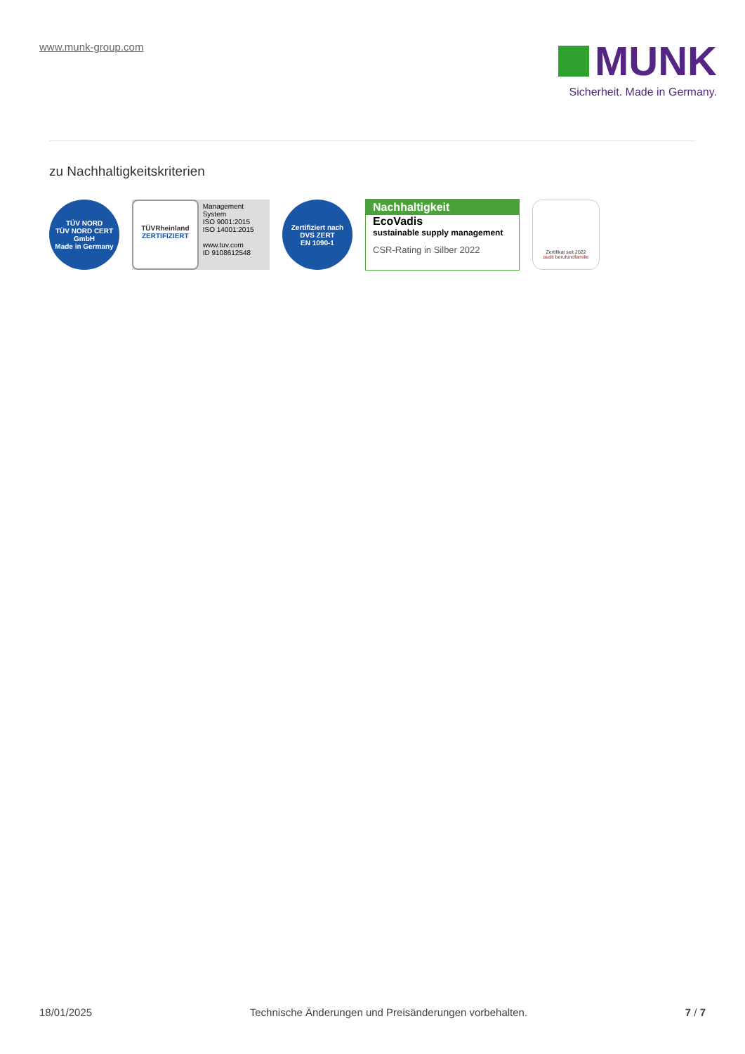www.munk-group.com
MUNK
Sicherheit. Made in Germany.
zu Nachhaltigkeitskriterien
TÜV NORD
TÜV NORD CERT GmbH
Made in Germany
TÜVRheinland
ZERTIFIZIERT
Management System
ISO 9001:2015
ISO 14001:2015
www.tuv.com
ID 9108612548
Zertifiziert nach
DVS ZERT
EN 1090-1
Nachhaltigkeit
EcoVadis
sustainable supply management
CSR-Rating in Silber 2022
Zertifikat seit 2022
audit berufundfamilie
18/01/2025 Technische Änderungen und Preisänderungen vorbehalten. 7 / 7